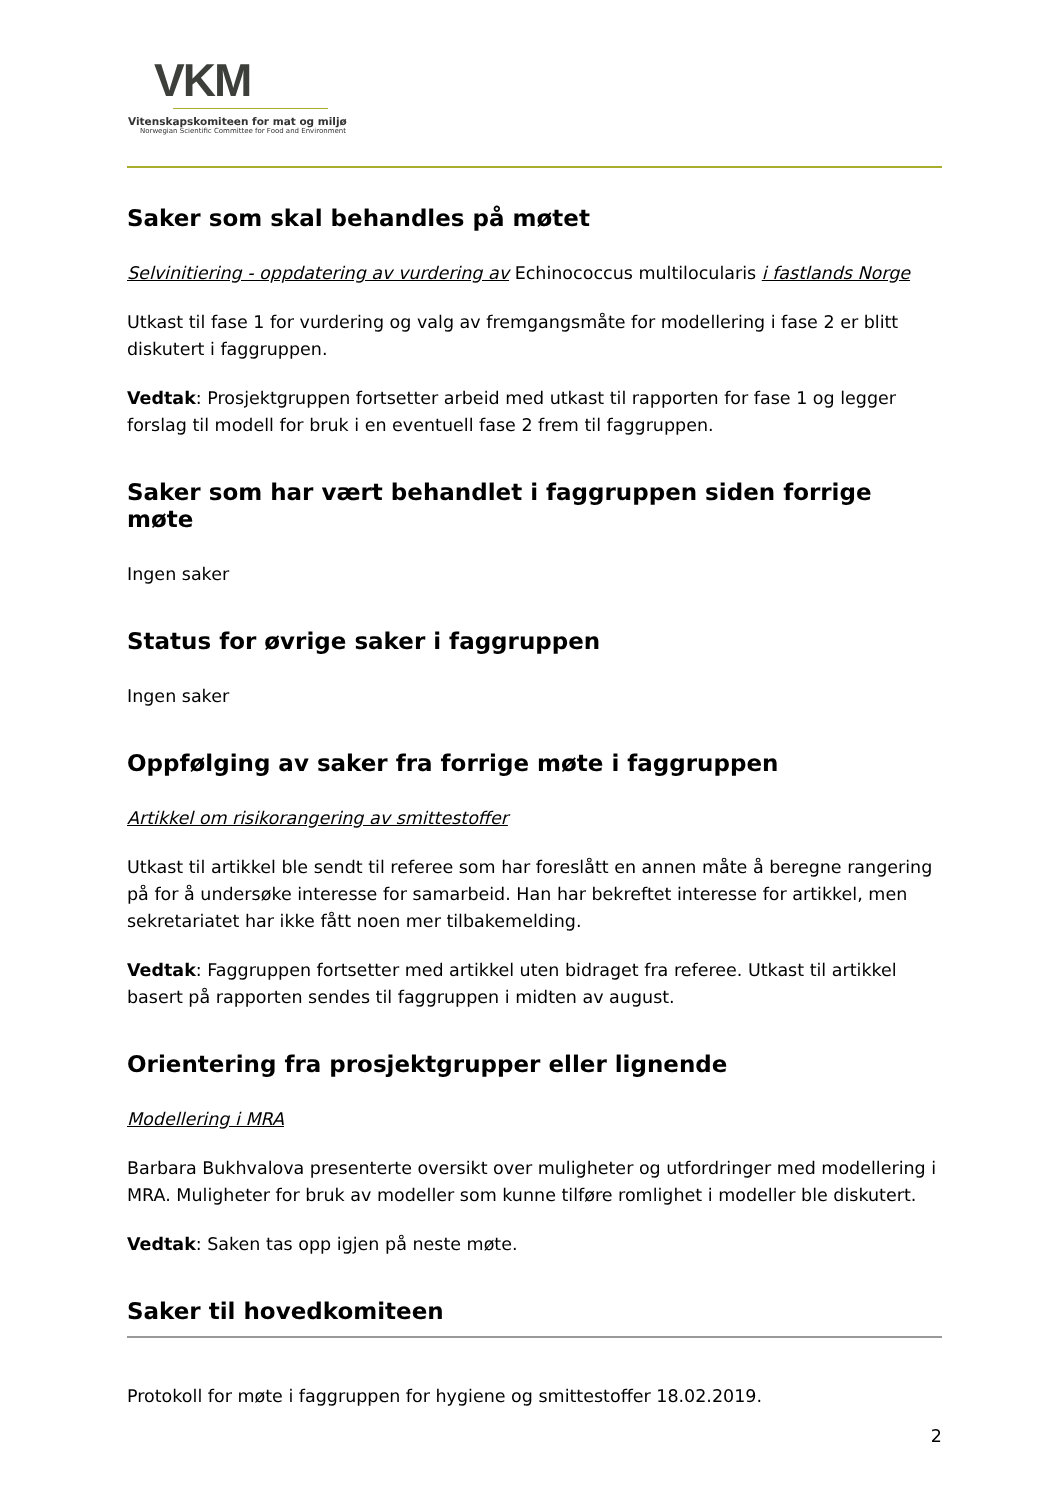VKM
Vitenskapskomiteen for mat og miljø
Norwegian Scientific Committee for Food and Environment
Saker som skal behandles på møtet
Selvinitiering - oppdatering av vurdering av Echinococcus multilocularis i fastlands Norge
Utkast til fase 1 for vurdering og valg av fremgangsmåte for modellering i fase 2 er blitt diskutert i faggruppen.
Vedtak: Prosjektgruppen fortsetter arbeid med utkast til rapporten for fase 1 og legger forslag til modell for bruk i en eventuell fase 2 frem til faggruppen.
Saker som har vært behandlet i faggruppen siden forrige møte
Ingen saker
Status for øvrige saker i faggruppen
Ingen saker
Oppfølging av saker fra forrige møte i faggruppen
Artikkel om risikorangering av smittestoffer
Utkast til artikkel ble sendt til referee som har foreslått en annen måte å beregne rangering på for å undersøke interesse for samarbeid. Han har bekreftet interesse for artikkel, men sekretariatet har ikke fått noen mer tilbakemelding.
Vedtak: Faggruppen fortsetter med artikkel uten bidraget fra referee. Utkast til artikkel basert på rapporten sendes til faggruppen i midten av august.
Orientering fra prosjektgrupper eller lignende
Modellering i MRA
Barbara Bukhvalova presenterte oversikt over muligheter og utfordringer med modellering i MRA. Muligheter for bruk av modeller som kunne tilføre romlighet i modeller ble diskutert.
Vedtak: Saken tas opp igjen på neste møte.
Saker til hovedkomiteen
Protokoll for møte i faggruppen for hygiene og smittestoffer 18.02.2019.
2